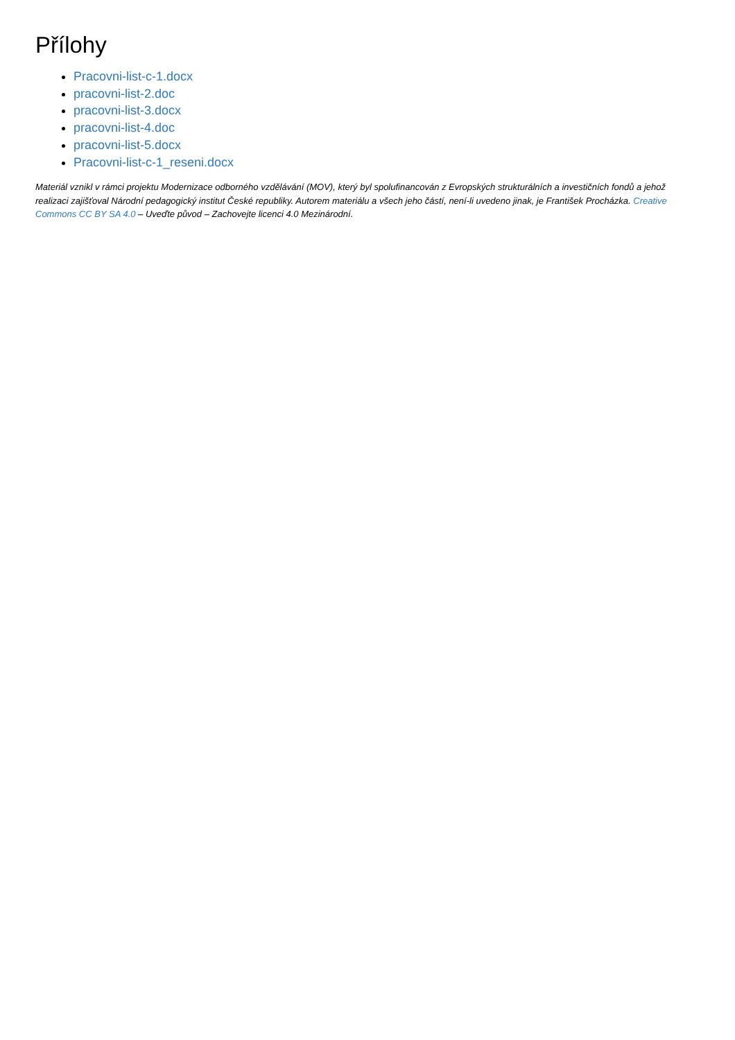Přílohy
Pracovni-list-c-1.docx
pracovni-list-2.doc
pracovni-list-3.docx
pracovni-list-4.doc
pracovni-list-5.docx
Pracovni-list-c-1_reseni.docx
Materiál vznikl v rámci projektu Modernizace odborného vzdělávání (MOV), který byl spolufinancován z Evropských strukturálních a investičních fondů a jehož realizaci zajišťoval Národní pedagogický institut České republiky. Autorem materiálu a všech jeho částí, není-li uvedeno jinak, je František Procházka. Creative Commons CC BY SA 4.0 – Uveďte původ – Zachovejte licenci 4.0 Mezinárodní.